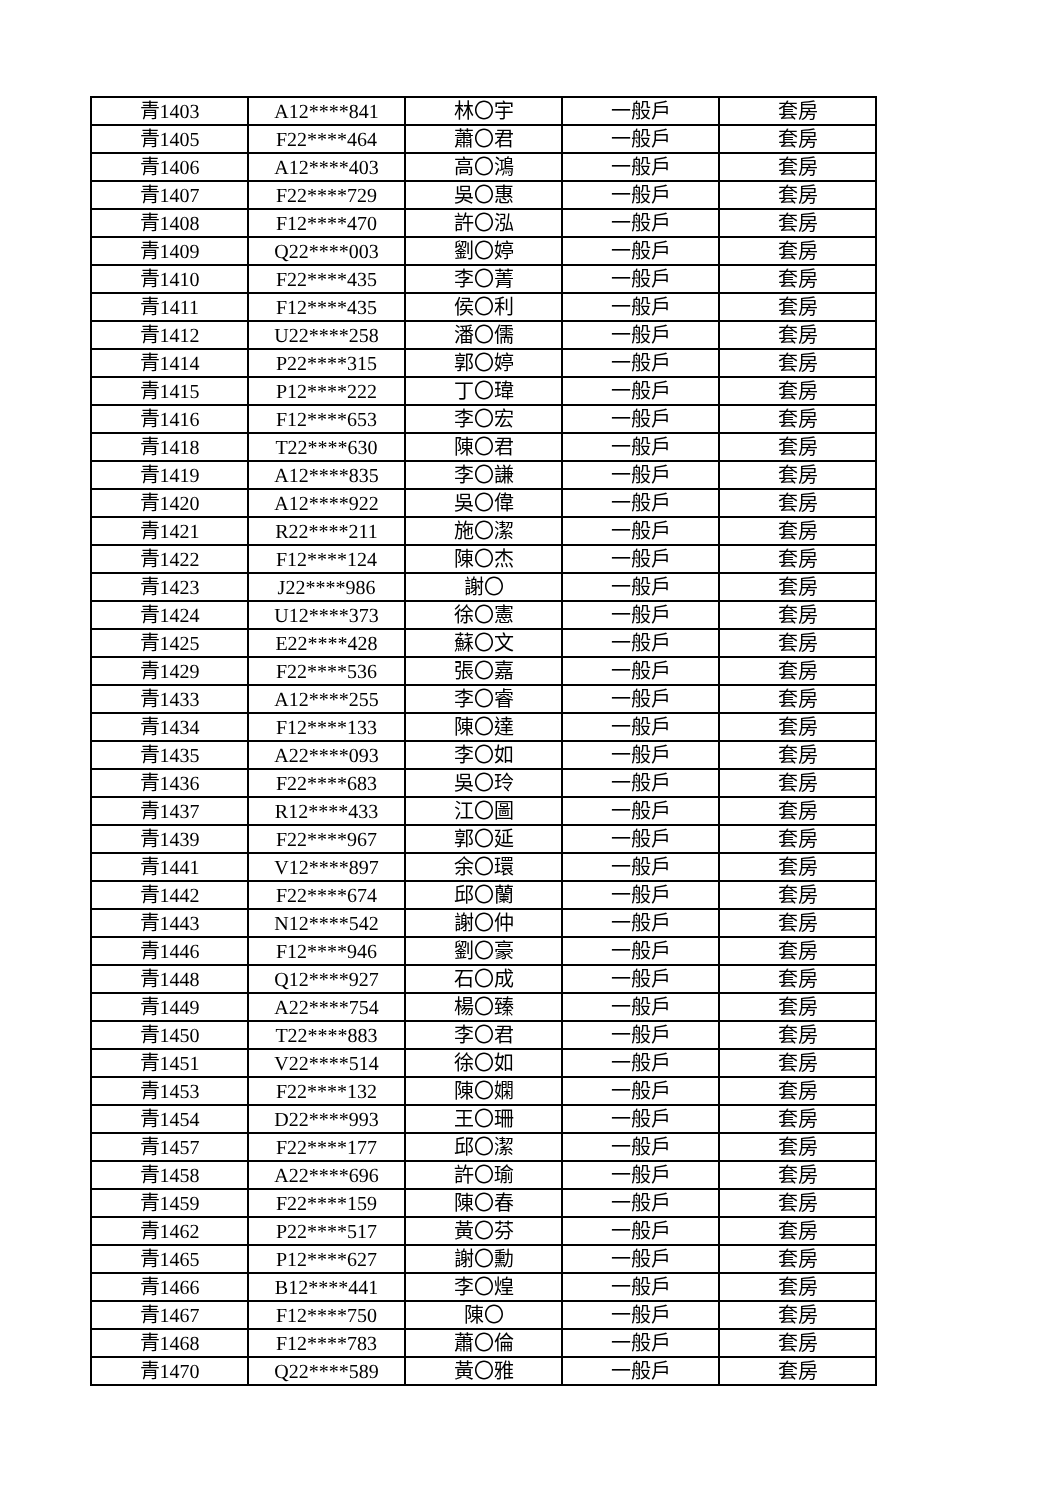| 青1403 | A12****841 | 林〇宇 | 一般戶 | 套房 |
| 青1405 | F22****464 | 蕭〇君 | 一般戶 | 套房 |
| 青1406 | A12****403 | 高〇鴻 | 一般戶 | 套房 |
| 青1407 | F22****729 | 吳〇惠 | 一般戶 | 套房 |
| 青1408 | F12****470 | 許〇泓 | 一般戶 | 套房 |
| 青1409 | Q22****003 | 劉〇婷 | 一般戶 | 套房 |
| 青1410 | F22****435 | 李〇菁 | 一般戶 | 套房 |
| 青1411 | F12****435 | 侯〇利 | 一般戶 | 套房 |
| 青1412 | U22****258 | 潘〇儒 | 一般戶 | 套房 |
| 青1414 | P22****315 | 郭〇婷 | 一般戶 | 套房 |
| 青1415 | P12****222 | 丁〇瑋 | 一般戶 | 套房 |
| 青1416 | F12****653 | 李〇宏 | 一般戶 | 套房 |
| 青1418 | T22****630 | 陳〇君 | 一般戶 | 套房 |
| 青1419 | A12****835 | 李〇謙 | 一般戶 | 套房 |
| 青1420 | A12****922 | 吳〇偉 | 一般戶 | 套房 |
| 青1421 | R22****211 | 施〇潔 | 一般戶 | 套房 |
| 青1422 | F12****124 | 陳〇杰 | 一般戶 | 套房 |
| 青1423 | J22****986 | 謝〇 | 一般戶 | 套房 |
| 青1424 | U12****373 | 徐〇憲 | 一般戶 | 套房 |
| 青1425 | E22****428 | 蘇〇文 | 一般戶 | 套房 |
| 青1429 | F22****536 | 張〇嘉 | 一般戶 | 套房 |
| 青1433 | A12****255 | 李〇睿 | 一般戶 | 套房 |
| 青1434 | F12****133 | 陳〇達 | 一般戶 | 套房 |
| 青1435 | A22****093 | 李〇如 | 一般戶 | 套房 |
| 青1436 | F22****683 | 吳〇玲 | 一般戶 | 套房 |
| 青1437 | R12****433 | 江〇圖 | 一般戶 | 套房 |
| 青1439 | F22****967 | 郭〇延 | 一般戶 | 套房 |
| 青1441 | V12****897 | 余〇環 | 一般戶 | 套房 |
| 青1442 | F22****674 | 邱〇蘭 | 一般戶 | 套房 |
| 青1443 | N12****542 | 謝〇仲 | 一般戶 | 套房 |
| 青1446 | F12****946 | 劉〇豪 | 一般戶 | 套房 |
| 青1448 | Q12****927 | 石〇成 | 一般戶 | 套房 |
| 青1449 | A22****754 | 楊〇臻 | 一般戶 | 套房 |
| 青1450 | T22****883 | 李〇君 | 一般戶 | 套房 |
| 青1451 | V22****514 | 徐〇如 | 一般戶 | 套房 |
| 青1453 | F22****132 | 陳〇嫻 | 一般戶 | 套房 |
| 青1454 | D22****993 | 王〇珊 | 一般戶 | 套房 |
| 青1457 | F22****177 | 邱〇潔 | 一般戶 | 套房 |
| 青1458 | A22****696 | 許〇瑜 | 一般戶 | 套房 |
| 青1459 | F22****159 | 陳〇春 | 一般戶 | 套房 |
| 青1462 | P22****517 | 黃〇芬 | 一般戶 | 套房 |
| 青1465 | P12****627 | 謝〇勳 | 一般戶 | 套房 |
| 青1466 | B12****441 | 李〇煌 | 一般戶 | 套房 |
| 青1467 | F12****750 | 陳〇 | 一般戶 | 套房 |
| 青1468 | F12****783 | 蕭〇倫 | 一般戶 | 套房 |
| 青1470 | Q22****589 | 黃〇雅 | 一般戶 | 套房 |